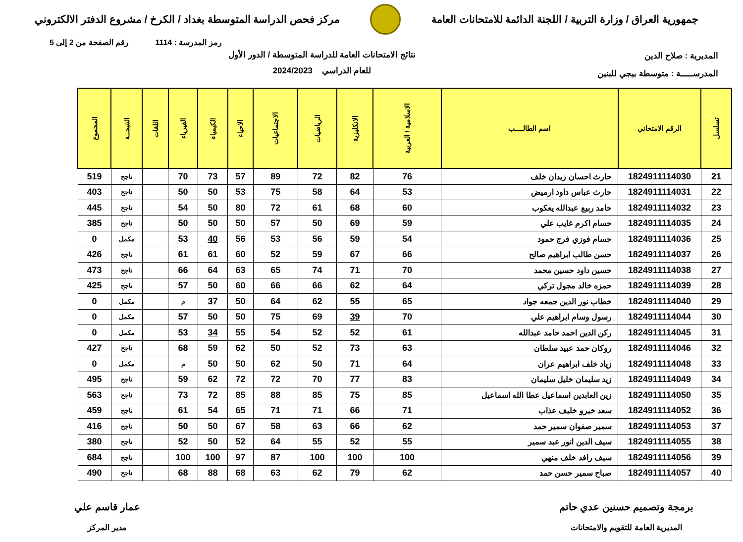جمهورية العراق / وزارة التربية / اللجنة الدائمة للامتحانات العامة
مركز فحص الدراسة المتوسطة بغداد / الكرخ / مشروع الدفتر الالكتروني
رمز المدرسة : 1114 رقم الصفحة من 2 إلى 5
المديرية : صلاح الدين
المدرســـــة : متوسطة بيجي للبنين
نتائج الامتحانات العامة للدراسة المتوسطة / الدور الأول
للعام الدراسي 2024/2023
| تسلسل | الرقم الامتحاني | اسم الطالــــب | الاسلامية / العربية | الانكليزية | الرياضيات | الاجتماعيات | الاحياء | الكيمياء | الفيزياء | اللغات | النتيجــة | المجموع |
| --- | --- | --- | --- | --- | --- | --- | --- | --- | --- | --- | --- | --- |
| 21 | 1824911114030 | حارث احسان زيدان خلف | 76 | 82 | 72 | 89 | 57 | 73 | 70 | | ناجح | 519 |
| 22 | 1824911114031 | حارث عباس داود ارميض | 53 | 64 | 58 | 75 | 53 | 50 | 50 | | ناجح | 403 |
| 23 | 1824911114032 | حامد ربيع عبدالله يعكوب | 60 | 68 | 61 | 72 | 80 | 50 | 54 | | ناجح | 445 |
| 24 | 1824911114035 | حسام اكرم غايب علي | 59 | 69 | 50 | 57 | 50 | 50 | 50 | | ناجح | 385 |
| 25 | 1824911114036 | حسام فوزي فرج حمود | 54 | 59 | 56 | 53 | 56 | 40 | 53 | | مكمل | 0 |
| 26 | 1824911114037 | حسن طالب ابراهيم صالح | 66 | 67 | 59 | 52 | 60 | 61 | 61 | | ناجح | 426 |
| 27 | 1824911114038 | حسين داود حسين محمد | 70 | 71 | 74 | 65 | 63 | 64 | 66 | | ناجح | 473 |
| 28 | 1824911114039 | حمزه خالد مجول تركي | 64 | 62 | 66 | 66 | 60 | 50 | 57 | | ناجح | 425 |
| 29 | 1824911114040 | خطاب نور الدين جمعه جواد | 65 | 55 | 62 | 64 | 50 | 37 | م | | مكمل | 0 |
| 30 | 1824911114044 | رسول وسام ابراهيم علي | 70 | 39 | 69 | 75 | 50 | 50 | 57 | | مكمل | 0 |
| 31 | 1824911114045 | ركن الدين احمد حامد عبدالله | 61 | 52 | 52 | 54 | 55 | 34 | 53 | | مكمل | 0 |
| 32 | 1824911114046 | روكان حمد عبيد سلطان | 63 | 73 | 52 | 50 | 62 | 59 | 68 | | ناجح | 427 |
| 33 | 1824911114048 | زياد خلف ابراهيم عران | 64 | 71 | 50 | 62 | 50 | 50 | م | | مكمل | 0 |
| 34 | 1824911114049 | زيد سليمان خليل سليمان | 83 | 77 | 70 | 72 | 72 | 62 | 59 | | ناجح | 495 |
| 35 | 1824911114050 | زين العابدين اسماعيل عطا الله اسماعيل | 85 | 75 | 85 | 88 | 85 | 72 | 73 | | ناجح | 563 |
| 36 | 1824911114052 | سعد خيرو خليف عذاب | 71 | 66 | 71 | 71 | 65 | 54 | 61 | | ناجح | 459 |
| 37 | 1824911114053 | سمير صفوان سمير حمد | 62 | 66 | 63 | 58 | 67 | 50 | 50 | | ناجح | 416 |
| 38 | 1824911114055 | سيف الدين انور عبد سمير | 55 | 52 | 55 | 64 | 52 | 50 | 52 | | ناجح | 380 |
| 39 | 1824911114056 | سيف رافد خلف منهي | 100 | 100 | 100 | 87 | 97 | 100 | 100 | | ناجح | 684 |
| 40 | 1824911114057 | صباح سمير حسن حمد | 62 | 79 | 62 | 63 | 68 | 88 | 68 | | ناجح | 490 |
برمجة وتصميم حسنين عدي حاتم
المديرية العامة للتقويم والامتحانات
عمار قاسم علي
مدير المركز